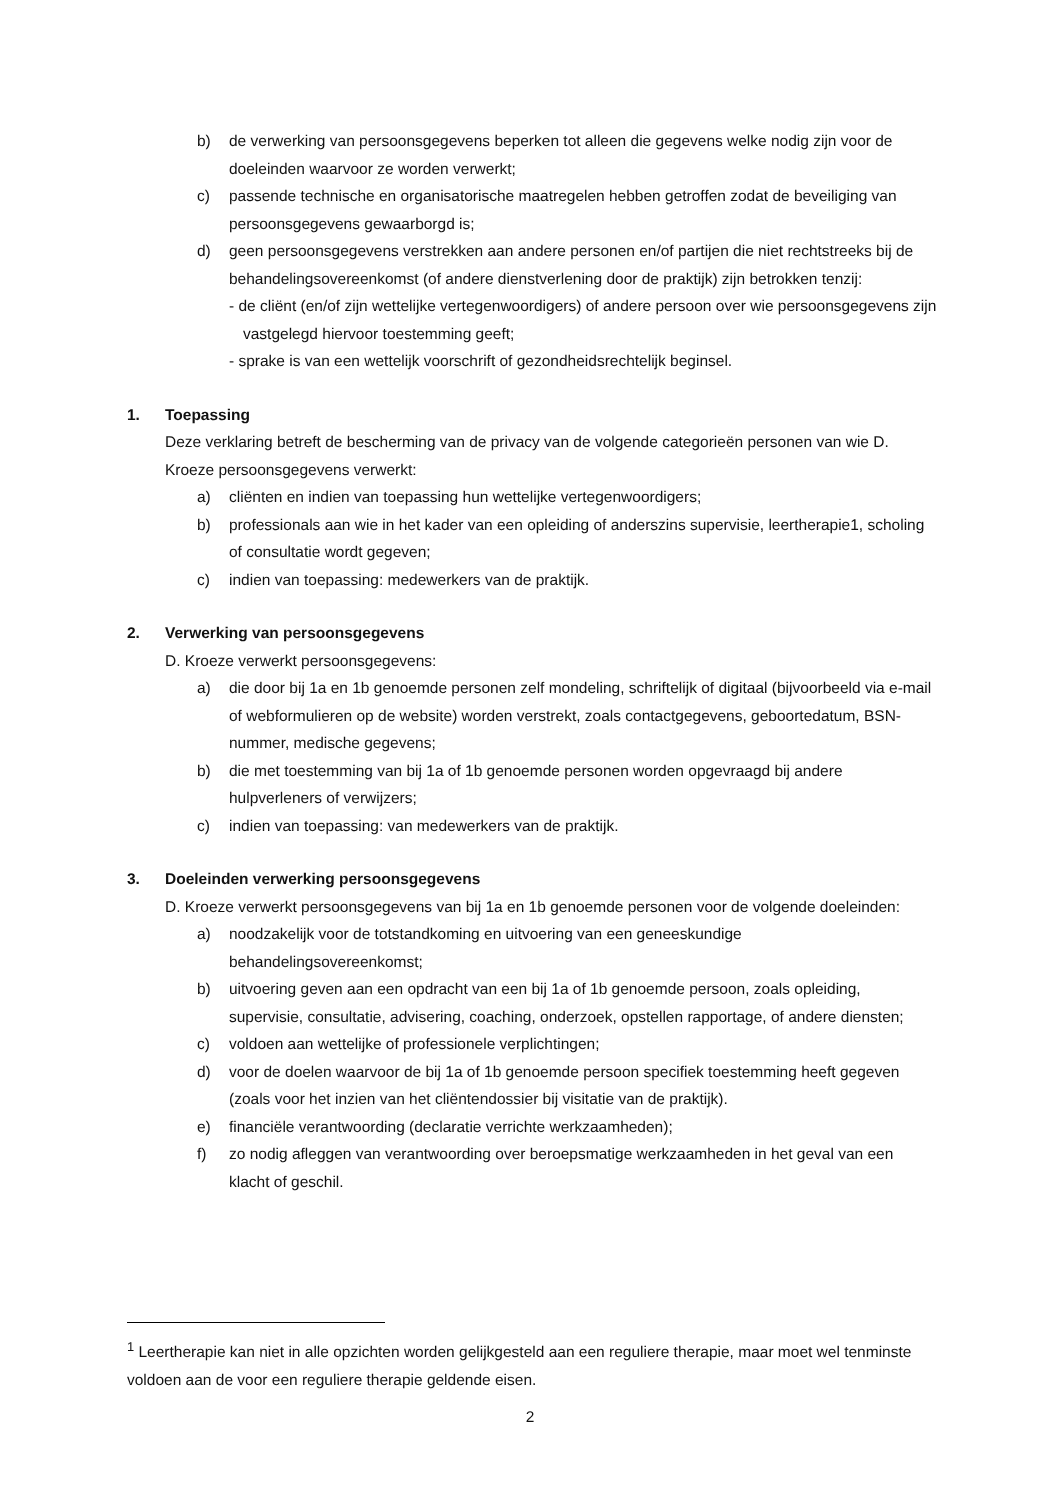b) de verwerking van persoonsgegevens beperken tot alleen die gegevens welke nodig zijn voor de doeleinden waarvoor ze worden verwerkt;
c) passende technische en organisatorische maatregelen hebben getroffen zodat de beveiliging van persoonsgegevens gewaarborgd is;
d) geen persoonsgegevens verstrekken aan andere personen en/of partijen die niet rechtstreeks bij de behandelingsovereenkomst (of andere dienstverlening door de praktijk) zijn betrokken tenzij:
- de cliënt (en/of zijn wettelijke vertegenwoordigers) of andere persoon over wie persoonsgegevens zijn vastgelegd hiervoor toestemming geeft;
- sprake is van een wettelijk voorschrift of gezondheidsrechtelijk beginsel.
1. Toepassing
Deze verklaring betreft de bescherming van de privacy van de volgende categorieën personen van wie D. Kroeze persoonsgegevens verwerkt:
a) cliënten en indien van toepassing hun wettelijke vertegenwoordigers;
b) professionals aan wie in het kader van een opleiding of anderszins supervisie, leertherapie1, scholing of consultatie wordt gegeven;
c) indien van toepassing: medewerkers van de praktijk.
2. Verwerking van persoonsgegevens
D. Kroeze verwerkt persoonsgegevens:
a) die door bij 1a en 1b genoemde personen zelf mondeling, schriftelijk of digitaal (bijvoorbeeld via e-mail of webformulieren op de website) worden verstrekt, zoals contactgegevens, geboortedatum, BSN-nummer, medische gegevens;
b) die met toestemming van bij 1a of 1b genoemde personen worden opgevraagd bij andere hulpverleners of verwijzers;
c) indien van toepassing: van medewerkers van de praktijk.
3. Doeleinden verwerking persoonsgegevens
D. Kroeze verwerkt persoonsgegevens van bij 1a en 1b genoemde personen voor de volgende doeleinden:
a) noodzakelijk voor de totstandkoming en uitvoering van een geneeskundige behandelingsovereenkomst;
b) uitvoering geven aan een opdracht van een bij 1a of 1b genoemde persoon, zoals opleiding, supervisie, consultatie, advisering, coaching, onderzoek, opstellen rapportage, of andere diensten;
c) voldoen aan wettelijke of professionele verplichtingen;
d) voor de doelen waarvoor de bij 1a of 1b genoemde persoon specifiek toestemming heeft gegeven (zoals voor het inzien van het cliëntendossier bij visitatie van de praktijk).
e) financiële verantwoording (declaratie verrichte werkzaamheden);
f) zo nodig afleggen van verantwoording over beroepsmatige werkzaamheden in het geval van een klacht of geschil.
<sup>1</sup> Leertherapie kan niet in alle opzichten worden gelijkgesteld aan een reguliere therapie, maar moet wel tenminste voldoen aan de voor een reguliere therapie geldende eisen.
2